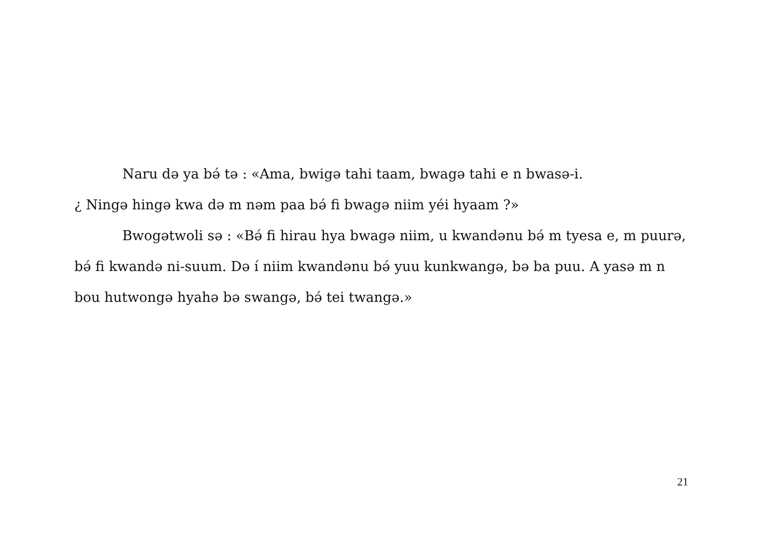Naru də ya bə́ tə : «Ama, bwigə tahi taam, bwagə tahi e n bwasə-i.
¿ Ningə hingə kwa də m nəm paa bə́ fi bwagə niim yéi hyaam ?»
Bwogətwoli sə : «Bə́ fi hirau hya bwagə niim, u kwandənu bə́ m tyesa e, m puurə, bə́ fi kwandə ni-suum. Də í niim kwandənu bə́ yuu kunkwangə, bə ba puu. A yasə m n bou hutwongə hyahə bə swangə, bə́ tei twangə.»
21